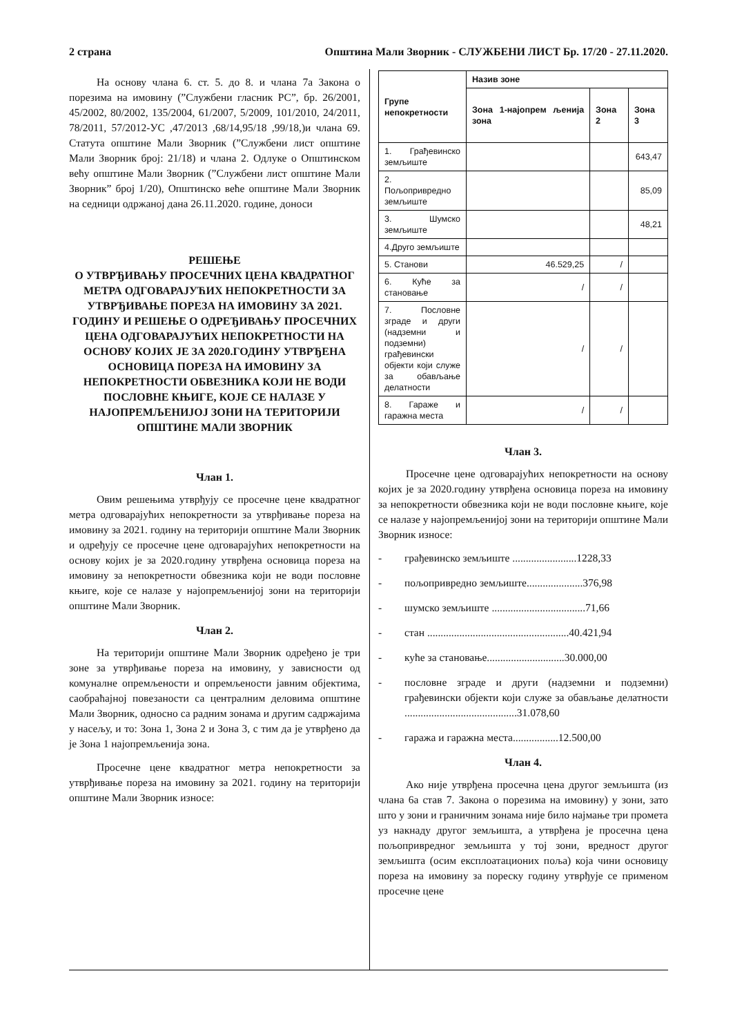2 страна Општина Мали Зворник - СЛУЖБЕНИ ЛИСТ Бр. 17/20 - 27.11.2020.
На основу члана 6. ст. 5. до 8. и члана 7а Закона о порезима на имовину (”Службени гласник РС”, бр. 26/2001, 45/2002, 80/2002, 135/2004, 61/2007, 5/2009, 101/2010, 24/2011, 78/2011, 57/2012-УС ,47/2013 ,68/14,95/18 ,99/18,)и члана 69. Статута општине Мали Зворник (”Службени лист општине Мали Зворник број: 21/18) и члана 2. Одлуке о Општинском већу општине Мали Зворник (”Службени лист општине Мали Зворник” број 1/20), Општинско веће општине Мали Зворник на седници одржаној дана 26.11.2020. године, доноси
РЕШЕЊЕ
О УТВРЂИВАЊУ ПРОСЕЧНИХ ЦЕНА КВАДРАТНОГ МЕТРА ОДГОВАРАЈУЋИХ НЕПОКРЕТНОСТИ ЗА УТВРЂИВАЊЕ ПОРЕЗА НА ИМОВИНУ ЗА 2021. ГОДИНУ И РЕШЕЊЕ О ОДРЕЂИВАЊУ ПРОСЕЧНИХ ЦЕНА ОДГОВАРАЈУЋИХ НЕПОКРЕТНОСТИ НА ОСНОВУ КОЈИХ ЈЕ ЗА 2020.ГОДИНУ УТВРЂЕНА ОСНОВИЦА ПОРЕЗА НА ИМОВИНУ ЗА НЕПОКРЕТНОСТИ ОБВЕЗНИКА КОЈИ НЕ ВОДИ ПОСЛОВНЕ КЊИГЕ, КОЈЕ СЕ НАЛАЗЕ У НАЈОПРЕМЉЕНИЈОЈ ЗОНИ НА ТЕРИТОРИЈИ ОПШТИНЕ МАЛИ ЗВОРНИК
Члан 1.
Овим решењима утврђују се просечне цене квадратног метра одговарајућих непокретности за утврђивање пореза на имовину за 2021. годину на територији општине Мали Зворник и одређују се просечне цене одговарајућих непокретности на основу којих је за 2020.годину утврђена основица пореза на имовину за непокретности обвезника који не води пословне књиге, које се налазе у најопремљенијој зони на територији општине Мали Зворник.
Члан 2.
На територији општине Мали Зворник одређено је три зоне за утврђивање пореза на имовину, у зависности од комуналне опремљености и опремљености јавним објектима, саобраћајној повезаности са централним деловима општине Мали Зворник, односно са радним зонама и другим садржајима у насељу, и то: Зона 1, Зона 2 и Зона 3, с тим да је утврђено да је Зона 1 најопремљенија зона.
Просечне цене квадратног метра непокретности за утврђивање пореза на имовину за 2021. годину на територији општине Мали Зворник износе:
| Групе непокретности | Назив зоне | | |
| --- | --- | --- | --- |
| | Зона 1-најопрем љенија зона | Зона 2 | Зона 3 |
| 1. Грађевинско земљиште | | | 643,47 |
| 2. Пољопривредно земљиште | | | 85,09 |
| 3. Шумско земљиште | | | 48,21 |
| 4.Друго земљиште | | | |
| 5. Станови | 46.529,25 | / | |
| 6. Куће за становање | / | / | |
| 7. Пословне зграде и други (надземни и подземни) грађевински објекти који служе за обављање делатности | / | / | |
| 8. Гараже и гаражна места | / | / | |
Члан 3.
Просечне цене одговарајућих непокретности на основу којих је за 2020.годину утврђена основица пореза на имовину за непокретности обвезника који не води пословне књиге, које се налазе у најопремљенијој зони на територији општине Мали Зворник износе:
- грађевинско земљиште ........................1228,33
- пољопривредно земљиште.....................376,98
- шумско земљиште ...................................71,66
- стан .....................................................40.421,94
- куће за становање.............................30.000,00
- пословне зграде и други (надземни и подземни) грађевински објекти који служе за обављање делатности ..........................................31.078,60
- гаража и гаражна места.................12.500,00
Члан 4.
Ако није утврђена просечна цена другог земљишта (из члана 6а став 7. Закона о порезима на имовину) у зони, зато што у зони и граничним зонама није било најмање три промета уз накнаду другог земљишта, а утврђена је просечна цена пољопривредног земљишта у тој зони, вредност другог земљишта (осим експлоатационих поља) која чини основицу пореза на имовину за пореску годину утврђује се применом просечне цене